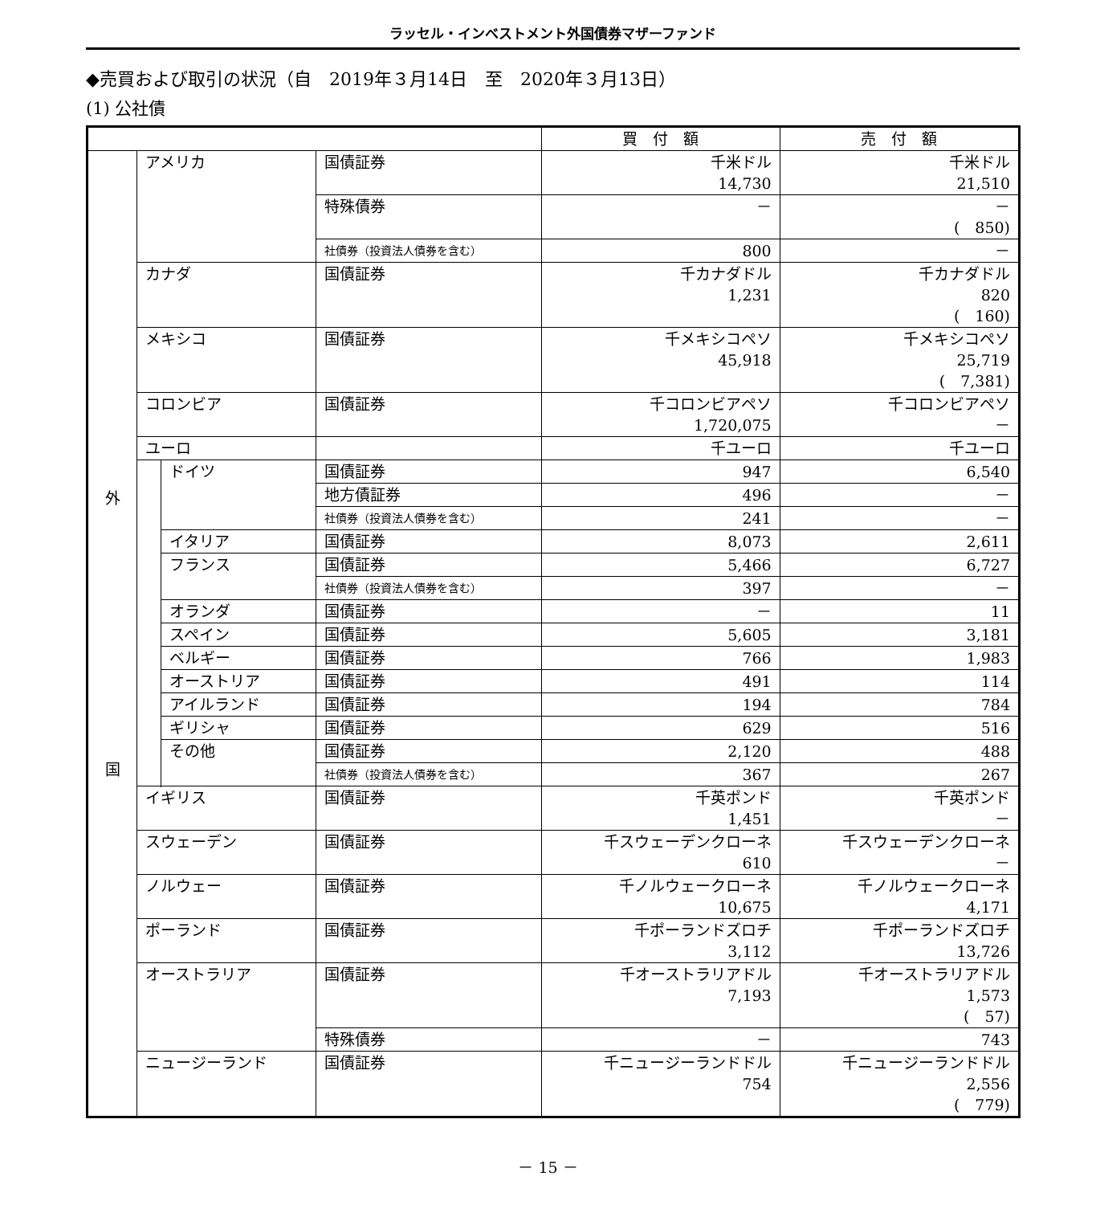ラッセル・インベストメント外国債券マザーファンド
◆売買および取引の状況（自　2019年３月14日　至　2020年３月13日）
(1) 公社債
| | | | | 買 付 額 | 売 付 額 |
| --- | --- | --- | --- | --- | --- |
| 外 国 | アメリカ | | 国債証券 | 千米ドル 14,730 | 千米ドル 21,510 |
| | | | 特殊債券 | － | － ( 850) |
| | | | 社債券（投資法人債券を含む） | 800 | － |
| | カナダ | | 国債証券 | 千カナダドル 1,231 | 千カナダドル 820 ( 160) |
| | メキシコ | | 国債証券 | 千メキシコペソ 45,918 | 千メキシコペソ 25,719 ( 7,381) |
| | コロンビア | | 国債証券 | 千コロンビアペソ 1,720,075 | 千コロンビアペソ － |
| | ユーロ | | | 千ユーロ | 千ユーロ |
| | | ドイツ | 国債証券 | 947 | 6,540 |
| | | | 地方債証券 | 496 | － |
| | | | 社債券（投資法人債券を含む） | 241 | － |
| | | イタリア | 国債証券 | 8,073 | 2,611 |
| | | フランス | 国債証券 | 5,466 | 6,727 |
| | | | 社債券（投資法人債券を含む） | 397 | － |
| | | オランダ | 国債証券 | － | 11 |
| | | スペイン | 国債証券 | 5,605 | 3,181 |
| | | ベルギー | 国債証券 | 766 | 1,983 |
| | | オーストリア | 国債証券 | 491 | 114 |
| | | アイルランド | 国債証券 | 194 | 784 |
| | | ギリシャ | 国債証券 | 629 | 516 |
| | | その他 | 国債証券 | 2,120 | 488 |
| | | | 社債券（投資法人債券を含む） | 367 | 267 |
| | イギリス | | 国債証券 | 千英ポンド 1,451 | 千英ポンド － |
| | スウェーデン | | 国債証券 | 千スウェーデンクローネ 610 | 千スウェーデンクローネ － |
| | ノルウェー | | 国債証券 | 千ノルウェークローネ 10,675 | 千ノルウェークローネ 4,171 |
| | ポーランド | | 国債証券 | 千ポーランドズロチ 3,112 | 千ポーランドズロチ 13,726 |
| | オーストラリア | | 国債証券 | 千オーストラリアドル 7,193 | 千オーストラリアドル 1,573 ( 57) |
| | | | 特殊債券 | － | 743 |
| | ニュージーランド | | 国債証券 | 千ニュージーランドドル 754 | 千ニュージーランドドル 2,556 ( 779) |
－ 15 －